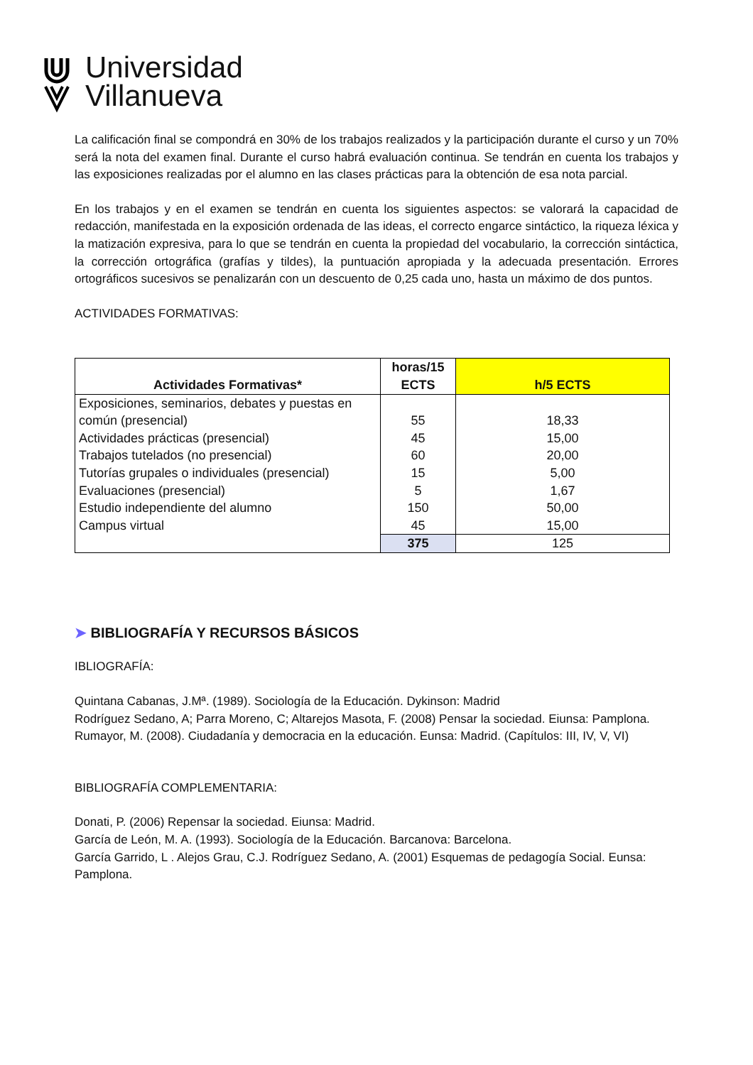Universidad
Villanueva
La calificación final se compondrá en 30% de los trabajos realizados y la participación durante el curso y un 70% será la nota del examen final. Durante el curso habrá evaluación continua. Se tendrán en cuenta los trabajos y las exposiciones realizadas por el alumno en las clases prácticas para la obtención de esa nota parcial.
En los trabajos y en el examen se tendrán en cuenta los siguientes aspectos: se valorará la capacidad de redacción, manifestada en la exposición ordenada de las ideas, el correcto engarce sintáctico, la riqueza léxica y la matización expresiva, para lo que se tendrán en cuenta la propiedad del vocabulario, la corrección sintáctica, la corrección ortográfica (grafías y tildes), la puntuación apropiada y la adecuada presentación. Errores ortográficos sucesivos se penalizarán con un descuento de 0,25 cada uno, hasta un máximo de dos puntos.
ACTIVIDADES FORMATIVAS:
| Actividades Formativas* | horas/15 ECTS | h/5 ECTS |
| --- | --- | --- |
| Exposiciones, seminarios, debates y puestas en común (presencial) | 55 | 18,33 |
| Actividades prácticas (presencial) | 45 | 15,00 |
| Trabajos tutelados (no presencial) | 60 | 20,00 |
| Tutorías grupales o individuales (presencial) | 15 | 5,00 |
| Evaluaciones (presencial) | 5 | 1,67 |
| Estudio independiente del alumno | 150 | 50,00 |
| Campus virtual | 45 | 15,00 |
| | 375 | 125 |
➤ BIBLIOGRAFÍA Y RECURSOS BÁSICOS
IBLIOGRAFÍA:
Quintana Cabanas, J.Mª. (1989). Sociología de la Educación. Dykinson: Madrid
Rodríguez Sedano, A; Parra Moreno, C; Altarejos Masota, F. (2008) Pensar la sociedad. Eiunsa: Pamplona.
Rumayor, M. (2008). Ciudadanía y democracia en la educación. Eunsa: Madrid. (Capítulos: III, IV, V, VI)
BIBLIOGRAFÍA COMPLEMENTARIA:
Donati, P. (2006) Repensar la sociedad. Eiunsa: Madrid.
García de León, M. A. (1993). Sociología de la Educación. Barcanova: Barcelona.
García Garrido, L . Alejos Grau, C.J. Rodríguez Sedano, A. (2001) Esquemas de pedagogía Social. Eunsa: Pamplona.